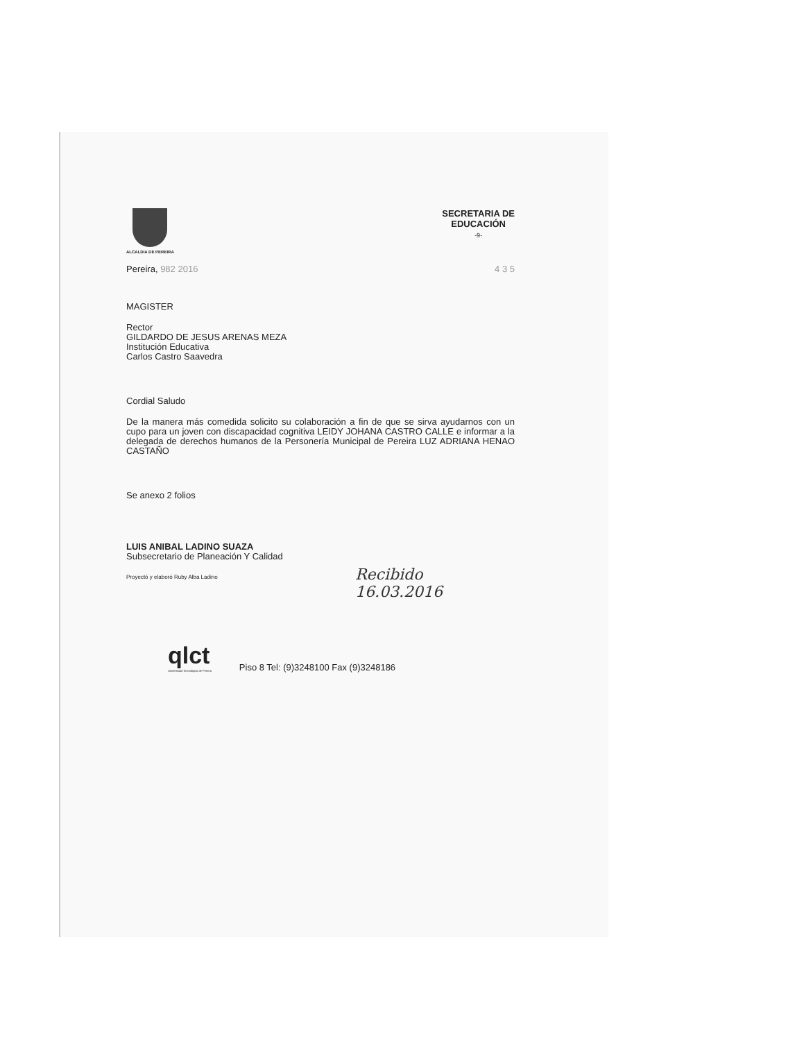ALCALDIA DE PEREIRA
SECRETARIA DE
EDUCACIÓN
-9-
Pereira, 982 2016 4 3 5
MAGISTER
Rector
GILDARDO DE JESUS ARENAS MEZA
Institución Educativa
Carlos Castro Saavedra
Cordial Saludo
De la manera más comedida solicito su colaboración a fin de que se sirva ayudarnos con un cupo para un joven con discapacidad cognitiva LEIDY JOHANA CASTRO CALLE e informar a la delegada de derechos humanos de la Personería Municipal de Pereira LUZ ADRIANA HENAO CASTAÑO
Se anexo 2 folios
LUIS ANIBAL LADINO SUAZA
Subsecretario de Planeación Y Calidad
Proyectó y elaboró Ruby Alba Ladino
Recibido 16.03.2016
qlct
Universidad Tecnológica de Pereira
Piso 8 Tel: (9)3248100 Fax (9)3248186